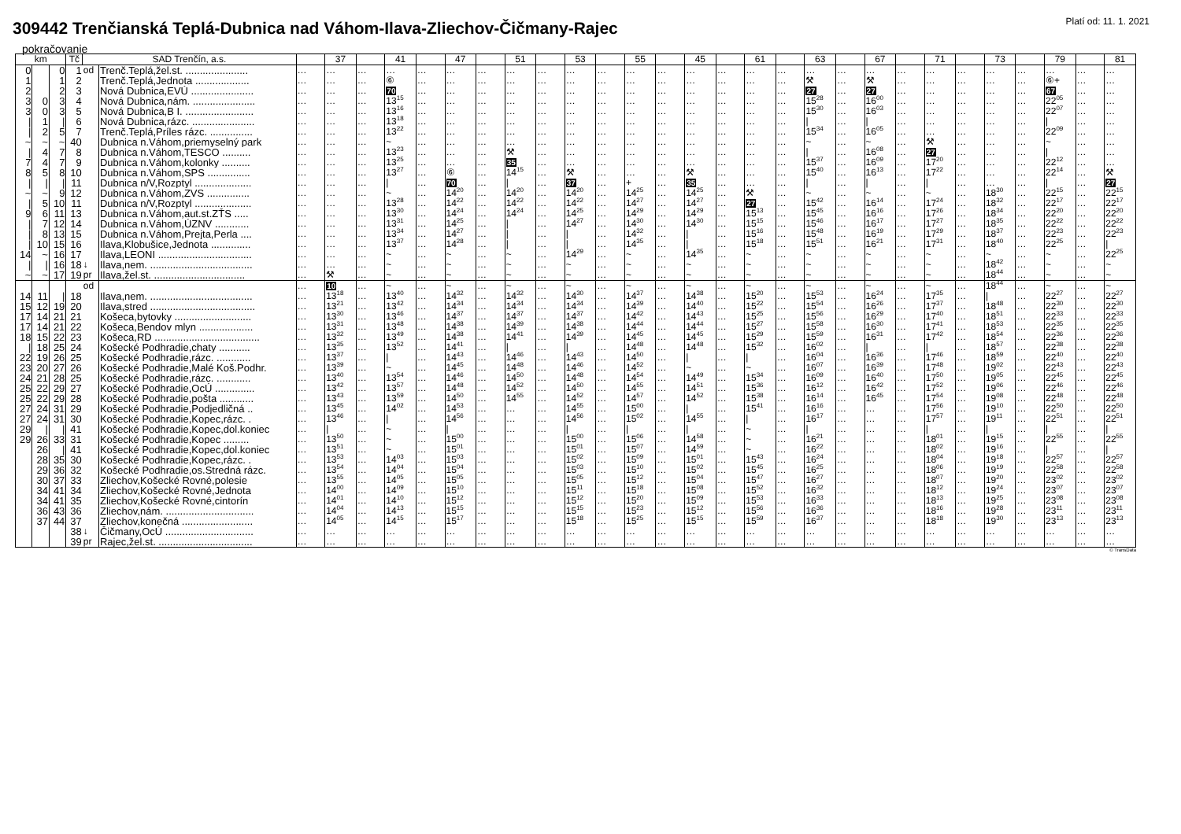309442 Trenčianská Teplá-Dubnica nad Váhom-Ilava-Zliechov-Čičmany-Rajec
Platí od: 11. 1. 2021
pokračovanie
| km | | | Tč | SAD Trenčín, a.s. | | | 37 | | 41 | | 47 | | 51 | | 53 | | 55 | | 45 | | 61 | | 63 | | 67 | | 71 | | 73 | | 79 | | 81 |
| --- | --- | --- | --- | --- | --- | --- | --- | --- | --- | --- | --- | --- | --- | --- | --- | --- | --- | --- | --- | --- | --- | --- | --- | --- | --- | --- | --- | --- | --- | --- | --- | --- | --- |
| 0 | | 0 | 1 | od | Trenč.Teplá,žel.st. ...................... | … | … | … | … | … | … | … | … | … | … | … | … | … | … | … | … | … | … | … | … | … | … | … | … | … | … | … | … |
| 1 | | 1 | 2 | | Trenč.Teplá,Jednota ................... | … | … | … | ⑥ | … | … | … | … | … | … | … | … | … | … | … | … | … | ⚒ | … | ⚒ | … | … | … | … | … | ⑥+ | … | … |
| 2 | | 2 | 3 | | Nová Dubnica,EVÚ ...................... | … | … | … | 70 | … | … | … | … | … | … | … | … | … | … | … | … | … | 27 | … | 27 | … | … | … | … | … | 67 | … | … |
| 3 | 0 | 3 | 4 | | Nová Dubnica,nám. ...................... | … | … | … | 13<sup>15</sup> | … | … | … | … | … | … | … | … | … | … | … | … | … | 15<sup>28</sup> | … | 16<sup>00</sup> | … | … | … | … | … | 22<sup>05</sup> | … | … |
| 3 | 0 | 3 | 5 | | Nová Dubnica,B I. ........................ | … | … | … | 13<sup>16</sup> | … | … | … | … | … | … | … | … | … | … | … | … | … | 15<sup>30</sup> | … | 16<sup>03</sup> | … | … | … | … | … | 22<sup>07</sup> | … | … |
| / | 1 | / | 6 | | Nová Dubnica,rázc. ...................... | … | … | … | 13<sup>18</sup> | … | … | … | … | … | … | … | … | … | … | … | … | … | / | … | / | … | … | … | … | … | / | … | … |
| / | 2 | 5 | 7 | | Trenč.Teplá,Príles rázc. ............... | … | … | … | 13<sup>22</sup> | … | … | … | … | … | … | … | … | … | … | … | … | … | 15<sup>34</sup> | … | 16<sup>05</sup> | … | … | … | … | … | 22<sup>09</sup> | … | … |
| ~ | ~ | ~ | 40 | | Dubnica n.Váhom,priemyselný park | … | … | … | ~ | … | … | … | … | … | … | … | … | … | … | … | … | … | ~ | … | ~ | … | ⚒ | … | … | … | ~ | … | … |
| / | 4 | 7 | 8 | | Dubnica n.Váhom,TESCO .......... | … | … | … | 13<sup>23</sup> | … | … | … | ⚒ | … | … | … | … | … | … | … | … | … | / | … | 16<sup>08</sup> | … | 27 | … | … | … | / | … | … |
| 7 | 4 | 7 | 9 | | Dubnica n.Váhom,kolonky .......... | … | … | … | 13<sup>25</sup> | … | … | … | 35 | … | … | … | … | … | … | … | … | … | 15<sup>37</sup> | … | 16<sup>09</sup> | … | 17<sup>20</sup> | … | … | … | 22<sup>12</sup> | … | … |
| 8 | 5 | 8 | 10 | | Dubnica n.Váhom,SPS ............... | … | … | … | 13<sup>27</sup> | … | ⑥ | … | 14<sup>15</sup> | … | ⚒ | … | … | … | ⚒ | … | … | … | 15<sup>40</sup> | … | 16<sup>13</sup> | … | 17<sup>22</sup> | … | … | … | 22<sup>14</sup> | … | ⚒ |
| / | / | / | 11 | | Dubnica n/V,Rozptyl .................... | … | … | … | / | … | 70 | … | / | … | 37 | … | + | … | 35 | … | … | … | / | … | / | … | / | … | … | … | / | … | 27 |
| ~ | ~ | 9 | 12 | | Dubnica n.Váhom,ZVS ............... | … | … | … | ~ | … | 14<sup>20</sup> | … | 14<sup>20</sup> | … | 14<sup>20</sup> | … | 14<sup>25</sup> | … | 14<sup>25</sup> | … | ⚒ | … | ~ | … | ~ | … | ~ | … | 18<sup>30</sup> | … | 22<sup>15</sup> | … | 22<sup>15</sup> |
| / | 5 | 10 | 11 | | Dubnica n/V,Rozptyl .................... | … | … | … | 13<sup>28</sup> | … | 14<sup>22</sup> | … | 14<sup>22</sup> | … | 14<sup>22</sup> | … | 14<sup>27</sup> | … | 14<sup>27</sup> | … | 27 | … | 15<sup>42</sup> | … | 16<sup>14</sup> | … | 17<sup>24</sup> | … | 18<sup>32</sup> | … | 22<sup>17</sup> | … | 22<sup>17</sup> |
| 9 | 6 | 11 | 13 | | Dubnica n.Váhom,aut.st.ZŤS ..... | … | … | … | 13<sup>30</sup> | … | 14<sup>24</sup> | … | 14<sup>24</sup> | … | 14<sup>25</sup> | … | 14<sup>29</sup> | … | 14<sup>29</sup> | … | 15<sup>13</sup> | … | 15<sup>45</sup> | … | 16<sup>16</sup> | … | 17<sup>26</sup> | … | 18<sup>34</sup> | … | 22<sup>20</sup> | … | 22<sup>20</sup> |
| / | 7 | 12 | 14 | | Dubnica n.Váhom,ÚZNV ............ | … | … | … | 13<sup>31</sup> | … | 14<sup>25</sup> | … | / | … | 14<sup>27</sup> | … | 14<sup>30</sup> | … | 14<sup>30</sup> | … | 15<sup>15</sup> | … | 15<sup>46</sup> | … | 16<sup>17</sup> | … | 17<sup>27</sup> | … | 18<sup>35</sup> | … | 22<sup>22</sup> | … | 22<sup>22</sup> |
| / | 8 | 13 | 15 | | Dubnica n.Váhom,Prejta,Perla .... | … | … | … | 13<sup>34</sup> | … | 14<sup>27</sup> | … | / | … | / | … | 14<sup>32</sup> | … | / | … | 15<sup>16</sup> | … | 15<sup>48</sup> | … | 16<sup>19</sup> | … | 17<sup>29</sup> | … | 18<sup>37</sup> | … | 22<sup>23</sup> | … | 22<sup>23</sup> |
| / | 10 | 15 | 16 | | Ilava,Klobušice,Jednota .............. | … | … | … | 13<sup>37</sup> | … | 14<sup>28</sup> | … | / | … | / | … | 14<sup>35</sup> | … | / | … | 15<sup>18</sup> | … | 15<sup>51</sup> | … | 16<sup>21</sup> | … | 17<sup>31</sup> | … | 18<sup>40</sup> | … | 22<sup>25</sup> | … | / |
| 14 | ~ | 16 | 17 | | Ilava,LEONI ................................. | … | … | … | ~ | … | ~ | … | ~ | … | 14<sup>29</sup> | … | ~ | … | 14<sup>35</sup> | … | ~ | … | ~ | … | ~ | … | ~ | … | ~ | … | ~ | … | 22<sup>25</sup> |
| / | / | 16 | 18 | ↓ | Ilava,nem. .................................... | … | … | … | ~ | … | ~ | … | ~ | … | ~ | … | ~ | … | ~ | … | ~ | … | ~ | … | ~ | … | ~ | … | 18<sup>42</sup> | … | ~ | … | ~ |
| ~ | ~ | 17 | 19 | pr | Ilava,žel.st. ................................ | … | ⚒ | … | ~ | … | ~ | … | ~ | … | ~ | … | ~ | … | ~ | … | ~ | … | ~ | … | ~ | … | ~ | … | 18<sup>44</sup> | … | ~ | … | ~ |
| | | | | od | | … | 10 | … | ~ | … | ~ | … | ~ | … | ~ | … | ~ | … | ~ | … | ~ | … | ~ | … | ~ | … | ~ | … | 18<sup>44</sup> | … | ~ | … | ~ |
| 14 | 11 | / | 18 | | Ilava,nem. .................................... | … | 13<sup>18</sup> | … | 13<sup>40</sup> | … | 14<sup>32</sup> | … | 14<sup>32</sup> | … | 14<sup>30</sup> | … | 14<sup>37</sup> | … | 14<sup>38</sup> | … | 15<sup>20</sup> | … | 15<sup>53</sup> | … | 16<sup>24</sup> | … | 17<sup>35</sup> | … | / | … | 22<sup>27</sup> | … | 22<sup>27</sup> |
| 15 | 12 | 19 | 20 | | Ilava,stred ..................................... | … | 13<sup>21</sup> | … | 13<sup>42</sup> | … | 14<sup>34</sup> | … | 14<sup>34</sup> | … | 14<sup>34</sup> | … | 14<sup>39</sup> | … | 14<sup>40</sup> | … | 15<sup>22</sup> | … | 15<sup>54</sup> | … | 16<sup>26</sup> | … | 17<sup>37</sup> | … | 18<sup>48</sup> | … | 22<sup>30</sup> | … | 22<sup>30</sup> |
| 17 | 14 | 21 | 21 | | Košeca,bytovky ........................... | … | 13<sup>30</sup> | … | 13<sup>46</sup> | … | 14<sup>37</sup> | … | 14<sup>37</sup> | … | 14<sup>37</sup> | … | 14<sup>42</sup> | … | 14<sup>43</sup> | … | 15<sup>25</sup> | … | 15<sup>56</sup> | … | 16<sup>29</sup> | … | 17<sup>40</sup> | … | 18<sup>51</sup> | … | 22<sup>33</sup> | … | 22<sup>33</sup> |
| 17 | 14 | 21 | 22 | | Košeca,Bendov mlyn ................... | … | 13<sup>31</sup> | … | 13<sup>48</sup> | … | 14<sup>38</sup> | … | 14<sup>39</sup> | … | 14<sup>38</sup> | … | 14<sup>44</sup> | … | 14<sup>44</sup> | … | 15<sup>27</sup> | … | 15<sup>58</sup> | … | 16<sup>30</sup> | … | 17<sup>41</sup> | … | 18<sup>53</sup> | … | 22<sup>35</sup> | … | 22<sup>35</sup> |
| 18 | 15 | 22 | 23 | | Košeca,RD ..................................... | … | 13<sup>32</sup> | … | 13<sup>49</sup> | … | 14<sup>38</sup> | … | 14<sup>41</sup> | … | 14<sup>39</sup> | … | 14<sup>45</sup> | … | 14<sup>45</sup> | … | 15<sup>29</sup> | … | 15<sup>59</sup> | … | 16<sup>31</sup> | … | 17<sup>42</sup> | … | 18<sup>54</sup> | … | 22<sup>36</sup> | … | 22<sup>36</sup> |
| / | 18 | 25 | 24 | | Košecké Podhradie,chaty ........... | … | 13<sup>35</sup> | … | 13<sup>52</sup> | … | 14<sup>41</sup> | … | / | … | / | … | 14<sup>48</sup> | … | 14<sup>48</sup> | … | 15<sup>32</sup> | … | 16<sup>02</sup> | … | / | … | / | … | 18<sup>57</sup> | … | 22<sup>38</sup> | … | 22<sup>38</sup> |
| 22 | 19 | 26 | 25 | | Košecké Podhradie,rázc. ............ | … | 13<sup>37</sup> | … | / | … | 14<sup>43</sup> | … | 14<sup>46</sup> | … | 14<sup>43</sup> | … | 14<sup>50</sup> | … | / | … | / | … | 16<sup>04</sup> | … | 16<sup>36</sup> | … | 17<sup>46</sup> | … | 18<sup>59</sup> | … | 22<sup>40</sup> | … | 22<sup>40</sup> |
| 23 | 20 | 27 | 26 | | Košecké Podhradie,Malé Koš.Podhr. | … | 13<sup>39</sup> | … | ~ | … | 14<sup>45</sup> | … | 14<sup>48</sup> | … | 14<sup>46</sup> | … | 14<sup>52</sup> | … | ~ | … | ~ | … | 16<sup>07</sup> | … | 16<sup>39</sup> | … | 17<sup>48</sup> | … | 19<sup>02</sup> | … | 22<sup>43</sup> | … | 22<sup>43</sup> |
| 24 | 21 | 28 | 25 | | Košecké Podhradie,rázc. ............ | … | 13<sup>40</sup> | … | 13<sup>54</sup> | … | 14<sup>46</sup> | … | 14<sup>50</sup> | … | 14<sup>48</sup> | … | 14<sup>54</sup> | … | 14<sup>49</sup> | … | 15<sup>34</sup> | … | 16<sup>09</sup> | … | 16<sup>40</sup> | … | 17<sup>50</sup> | … | 19<sup>05</sup> | … | 22<sup>45</sup> | … | 22<sup>45</sup> |
| 25 | 22 | 29 | 27 | | Košecké Podhradie,OcÚ .............. | … | 13<sup>42</sup> | … | 13<sup>57</sup> | … | 14<sup>48</sup> | … | 14<sup>52</sup> | … | 14<sup>50</sup> | … | 14<sup>55</sup> | … | 14<sup>51</sup> | … | 15<sup>36</sup> | … | 16<sup>12</sup> | … | 16<sup>42</sup> | … | 17<sup>52</sup> | … | 19<sup>06</sup> | … | 22<sup>46</sup> | … | 22<sup>46</sup> |
| 25 | 22 | 29 | 28 | | Košecké Podhradie,pošta ............ | … | 13<sup>43</sup> | … | 13<sup>59</sup> | … | 14<sup>50</sup> | … | 14<sup>55</sup> | … | 14<sup>52</sup> | … | 14<sup>57</sup> | … | 14<sup>52</sup> | … | 15<sup>38</sup> | … | 16<sup>14</sup> | … | 16<sup>45</sup> | … | 17<sup>54</sup> | … | 19<sup>08</sup> | … | 22<sup>48</sup> | … | 22<sup>48</sup> |
| 27 | 24 | 31 | 29 | | Košecké Podhradie,Podjedličná .. | … | 13<sup>45</sup> | … | 14<sup>02</sup> | … | 14<sup>53</sup> | … | … | … | 14<sup>55</sup> | … | 15<sup>00</sup> | … | / | … | 15<sup>41</sup> | … | 16<sup>16</sup> | … | … | … | 17<sup>56</sup> | … | 19<sup>10</sup> | … | 22<sup>50</sup> | … | 22<sup>50</sup> |
| 27 | 24 | 31 | 30 | | Košecké Podhradie,Kopec,rázc. . | … | 13<sup>46</sup> | … | / | … | 14<sup>56</sup> | … | … | … | 14<sup>56</sup> | … | 15<sup>02</sup> | … | 14<sup>55</sup> | … | / | … | 16<sup>17</sup> | … | … | … | 17<sup>57</sup> | … | 19<sup>11</sup> | … | 22<sup>51</sup> | … | 22<sup>51</sup> |
| 29 | / | / | 41 | | Košecké Podhradie,Kopec,dol.koniec | … | / | … | ~ | … | / | … | … | … | / | … | / | … | / | … | ~ | … | / | … | … | … | / | … | / | … | / | … | / |
| 29 | 26 | 33 | 31 | | Košecké Podhradie,Kopec ......... | … | 13<sup>50</sup> | … | ~ | … | 15<sup>00</sup> | … | … | … | 15<sup>00</sup> | … | 15<sup>06</sup> | … | 14<sup>58</sup> | … | ~ | … | 16<sup>21</sup> | … | … | … | 18<sup>01</sup> | … | 19<sup>15</sup> | … | 22<sup>55</sup> | … | 22<sup>55</sup> |
| | 26 | / | 41 | | Košecké Podhradie,Kopec,dol.koniec | … | 13<sup>51</sup> | … | ~ | … | 15<sup>01</sup> | … | … | … | 15<sup>01</sup> | … | 15<sup>07</sup> | … | 14<sup>59</sup> | … | ~ | … | 16<sup>22</sup> | … | … | … | 18<sup>02</sup> | … | 19<sup>16</sup> | … | / | … | / |
| | 28 | 35 | 30 | | Košecké Podhradie,Kopec,rázc. . | … | 13<sup>53</sup> | … | 14<sup>03</sup> | … | 15<sup>03</sup> | … | … | … | 15<sup>02</sup> | … | 15<sup>09</sup> | … | 15<sup>01</sup> | … | 15<sup>43</sup> | … | 16<sup>24</sup> | … | … | … | 18<sup>04</sup> | … | 19<sup>18</sup> | … | 22<sup>57</sup> | … | 22<sup>57</sup> |
| | 29 | 36 | 32 | | Košecké Podhradie,os.Stredná rázc. | … | 13<sup>54</sup> | … | 14<sup>04</sup> | … | 15<sup>04</sup> | … | … | … | 15<sup>03</sup> | … | 15<sup>10</sup> | … | 15<sup>02</sup> | … | 15<sup>45</sup> | … | 16<sup>25</sup> | … | … | … | 18<sup>06</sup> | … | 19<sup>19</sup> | … | 22<sup>58</sup> | … | 22<sup>58</sup> |
| | 30 | 37 | 33 | | Zliechov,Košecké Rovné,polesie | … | 13<sup>55</sup> | … | 14<sup>05</sup> | … | 15<sup>05</sup> | … | … | … | 15<sup>05</sup> | … | 15<sup>12</sup> | … | 15<sup>04</sup> | … | 15<sup>47</sup> | … | 16<sup>27</sup> | … | … | … | 18<sup>07</sup> | … | 19<sup>20</sup> | … | 23<sup>02</sup> | … | 23<sup>02</sup> |
| | 34 | 41 | 34 | | Zliechov,Košecké Rovné,Jednota | … | 14<sup>00</sup> | … | 14<sup>09</sup> | … | 15<sup>10</sup> | … | … | … | 15<sup>11</sup> | … | 15<sup>18</sup> | … | 15<sup>08</sup> | … | 15<sup>52</sup> | … | 16<sup>32</sup> | … | … | … | 18<sup>12</sup> | … | 19<sup>24</sup> | … | 23<sup>07</sup> | … | 23<sup>07</sup> |
| | 34 | 41 | 35 | | Zliechov,Košecké Rovné,cintorín | … | 14<sup>01</sup> | … | 14<sup>10</sup> | … | 15<sup>12</sup> | … | … | … | 15<sup>12</sup> | … | 15<sup>20</sup> | … | 15<sup>09</sup> | … | 15<sup>53</sup> | … | 16<sup>33</sup> | … | … | … | 18<sup>13</sup> | … | 19<sup>25</sup> | … | 23<sup>08</sup> | … | 23<sup>08</sup> |
| | 36 | 43 | 36 | | Zliechov,nám. ............................... | … | 14<sup>04</sup> | … | 14<sup>13</sup> | … | 15<sup>15</sup> | … | … | … | 15<sup>15</sup> | … | 15<sup>23</sup> | … | 15<sup>12</sup> | … | 15<sup>56</sup> | … | 16<sup>36</sup> | … | … | … | 18<sup>16</sup> | … | 19<sup>28</sup> | … | 23<sup>11</sup> | … | 23<sup>11</sup> |
| | 37 | 44 | 37 | | Zliechov,konečná ......................... | … | 14<sup>05</sup> | … | 14<sup>15</sup> | … | 15<sup>17</sup> | … | … | … | 15<sup>18</sup> | … | 15<sup>25</sup> | … | 15<sup>15</sup> | … | 15<sup>59</sup> | … | 16<sup>37</sup> | … | … | … | 18<sup>18</sup> | … | 19<sup>30</sup> | … | 23<sup>13</sup> | … | 23<sup>13</sup> |
| | | | 38 | ↓ | Čičmany,OcÚ ............................... | … | … | … | … | … | … | … | … | … | … | … | … | … | … | … | … | … | … | … | … | … | … | … | … | … | … | … | … |
| | | | 39 | pr | Rajec,žel.st. ................................. | … | … | … | … | … | … | … | … | … | … | … | … | … | … | … | … | … | … | … | … | … | … | … | … | … | … | … | … |
© TransData